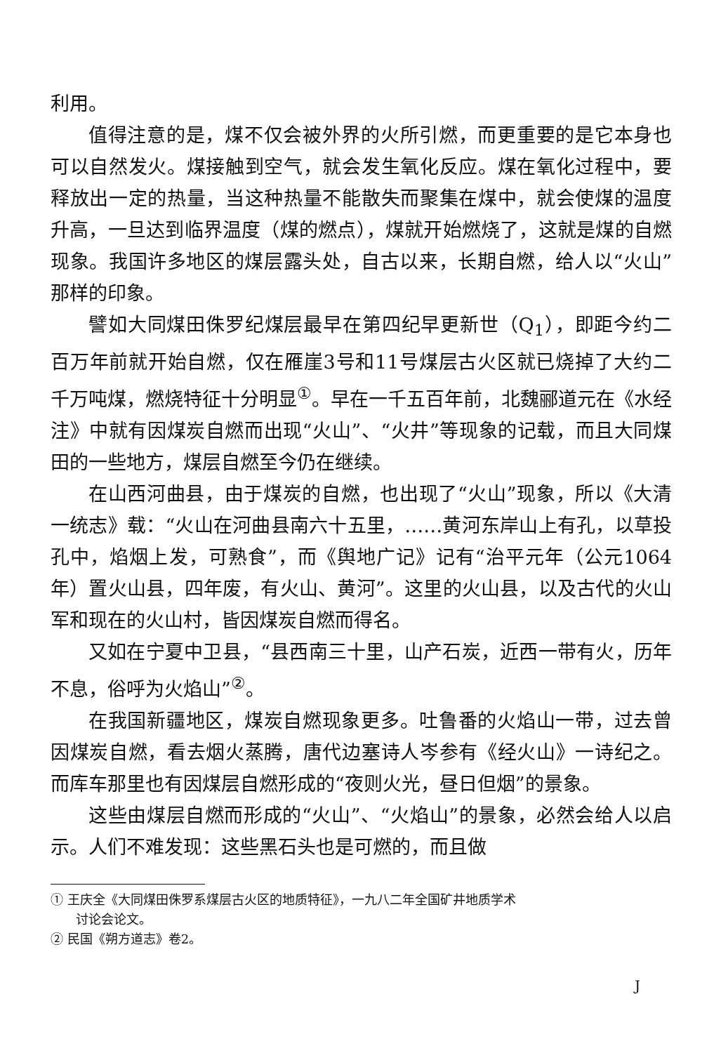利用。
值得注意的是，煤不仅会被外界的火所引燃，而更重要的是它本身也可以自然发火。煤接触到空气，就会发生氧化反应。煤在氧化过程中，要释放出一定的热量，当这种热量不能散失而聚集在煤中，就会使煤的温度升高，一旦达到临界温度（煤的燃点），煤就开始燃烧了，这就是煤的自燃现象。我国许多地区的煤层露头处，自古以来，长期自燃，给人以“火山”那样的印象。
譬如大同煤田侏罗纪煤层最早在第四纪早更新世（Q<sub>1</sub>），即距今约二百万年前就开始自燃，仅在雁崖3号和11号煤层古火区就已烧掉了大约二千万吨煤，燃烧特征十分明显<sup>①</sup>。早在一千五百年前，北魏郦道元在《水经注》中就有因煤炭自燃而出现“火山”、“火井”等现象的记载，而且大同煤田的一些地方，煤层自燃至今仍在继续。
在山西河曲县，由于煤炭的自燃，也出现了“火山”现象，所以《大清一统志》载：“火山在河曲县南六十五里，……黄河东岸山上有孔，以草投孔中，焰烟上发，可熟食”，而《舆地广记》记有“治平元年（公元1064年）置火山县，四年废，有火山、黄河”。这里的火山县，以及古代的火山军和现在的火山村，皆因煤炭自燃而得名。
又如在宁夏中卫县，“县西南三十里，山产石炭，近西一带有火，历年不息，俗呼为火焰山”<sup>②</sup>。
在我国新疆地区，煤炭自燃现象更多。吐鲁番的火焰山一带，过去曾因煤炭自燃，看去烟火蒸腾，唐代边塞诗人岑参有《经火山》一诗纪之。而库车那里也有因煤层自燃形成的“夜则火光，昼日但烟”的景象。
这些由煤层自燃而形成的“火山”、“火焰山”的景象，必然会给人以启示。人们不难发现：这些黑石头也是可燃的，而且做
① 王庆全《大同煤田侏罗系煤层古火区的地质特征》，一九八二年全国矿井地质学术
讨论会论文。
② 民国《朔方道志》卷2。
J